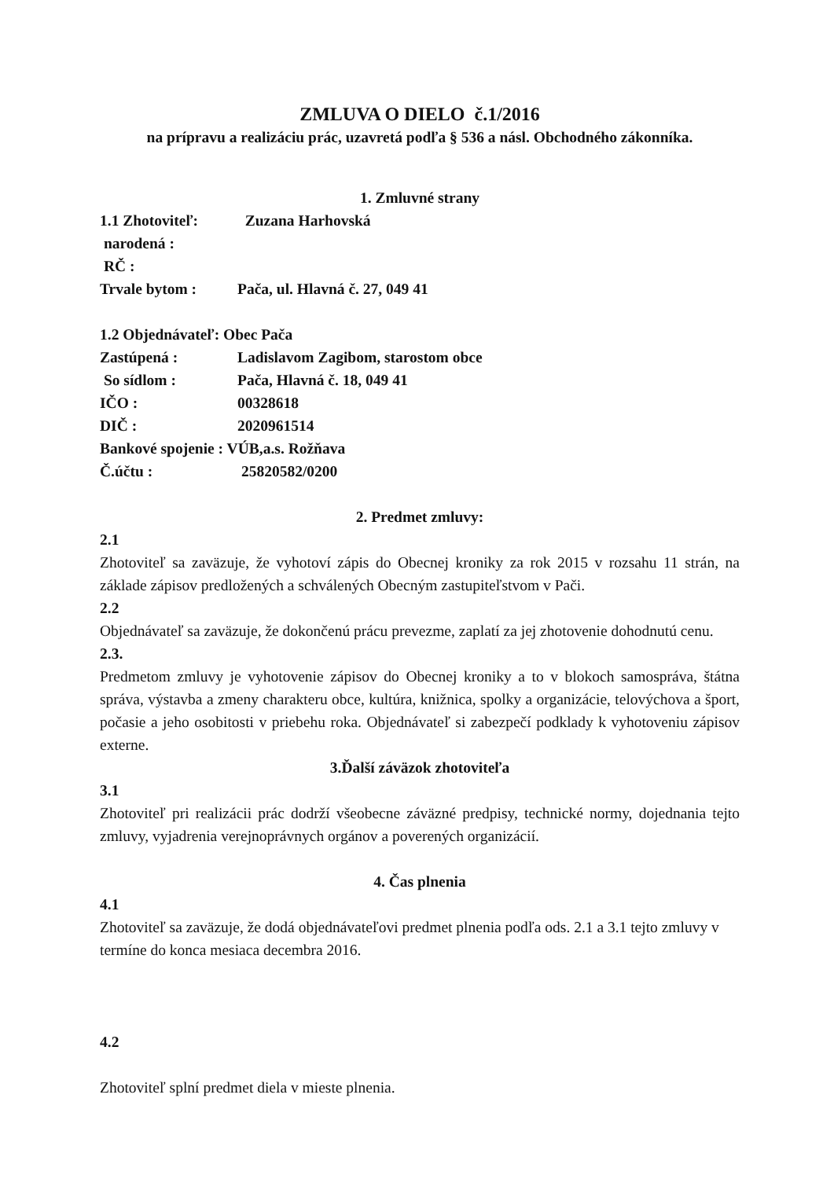ZMLUVA O DIELO č.1/2016
na prípravu a realizáciu prác, uzavretá podľa § 536 a násl. Obchodného zákonníka.
1. Zmluvné strany
1.1 Zhotoviteľ: Zuzana Harhovská
narodená :
RČ :
Trvale bytom : Pača, ul. Hlavná č. 27, 049 41
1.2 Objednávateľ: Obec Pača
Zastúpená : Ladislavom Zagibom, starostom obce
So sídlom : Pača, Hlavná č. 18, 049 41
IČO : 00328618
DIČ : 2020961514
Bankové spojenie : VÚB,a.s. Rožňava
Č.účtu : 25820582/0200
2. Predmet zmluvy:
2.1
Zhotoviteľ sa zaväzuje, že vyhotoví zápis do Obecnej kroniky za rok 2015 v rozsahu 11 strán, na základe zápisov predložených a schválených Obecným zastupiteľstvom v Pači.
2.2
Objednávateľ sa zaväzuje, že dokončenú prácu prevezme, zaplatí za jej zhotovenie dohodnutú cenu.
2.3.
Predmetom zmluvy je vyhotovenie zápisov do Obecnej kroniky a to v blokoch samospráva, štátna správa, výstavba a zmeny charakteru obce, kultúra, knižnica, spolky a organizácie, telovýchova a šport, počasie a jeho osobitosti v priebehu roka. Objednávateľ si zabezpečí podklady k vyhotoveniu zápisov externe.
3.Ďalší záväzok zhotoviteľa
3.1
Zhotoviteľ pri realizácii prác dodrží všeobecne záväzné predpisy, technické normy, dojednania tejto zmluvy, vyjadrenia verejnoprávnych orgánov a poverených organizácií.
4. Čas plnenia
4.1
Zhotoviteľ sa zaväzuje, že dodá objednávateľovi predmet plnenia podľa ods. 2.1 a 3.1 tejto zmluvy v termíne do konca mesiaca decembra 2016.
4.2
Zhotoviteľ splní predmet diela v mieste plnenia.